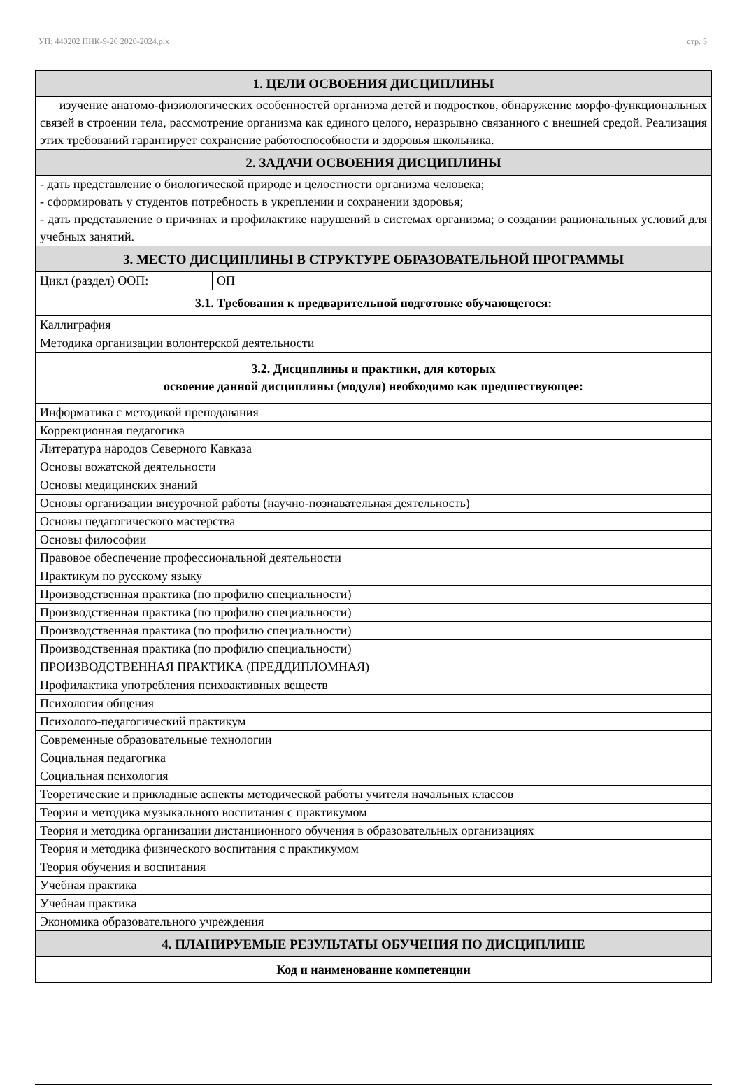УП: 440202 ПНК-9-20 2020-2024.plx стр. 3
| 1. ЦЕЛИ ОСВОЕНИЯ ДИСЦИПЛИНЫ | |
| изучение анатомо-физиологических особенностей организма детей и подростков, обнаружение морфо-функциональных связей в строении тела, рассмотрение организма как единого целого, неразрывно связанного с внешней средой. Реализация этих требований гарантирует сохранение работоспособности и здоровья школьника. | |
| 2. ЗАДАЧИ ОСВОЕНИЯ ДИСЦИПЛИНЫ | |
| - дать представление о биологической природе и целостности организма человека; - сформировать у студентов потребность в укреплении и сохранении здоровья; - дать представление о причинах и профилактике нарушений в системах организма; о создании рациональных условий для учебных занятий. | |
| 3. МЕСТО ДИСЦИПЛИНЫ В СТРУКТУРЕ ОБРАЗОВАТЕЛЬНОЙ ПРОГРАММЫ | |
| Цикл (раздел) ООП: | ОП |
| 3.1. Требования к предварительной подготовке обучающегося: | |
| Каллиграфия | |
| Методика организации волонтерской деятельности | |
| 3.2. Дисциплины и практики, для которых освоение данной дисциплины (модуля) необходимо как предшествующее: | |
| Информатика с методикой преподавания | |
| Коррекционная педагогика | |
| Литература народов Северного Кавказа | |
| Основы вожатской деятельности | |
| Основы медицинских знаний | |
| Основы организации внеурочной работы (научно-познавательная деятельность) | |
| Основы педагогического мастерства | |
| Основы философии | |
| Правовое обеспечение профессиональной деятельности | |
| Практикум по русскому языку | |
| Производственная практика (по профилю специальности) | |
| Производственная практика (по профилю специальности) | |
| Производственная практика (по профилю специальности) | |
| Производственная практика (по профилю специальности) | |
| ПРОИЗВОДСТВЕННАЯ ПРАКТИКА (ПРЕДДИПЛОМНАЯ) | |
| Профилактика употребления психоактивных веществ | |
| Психология общения | |
| Психолого-педагогический практикум | |
| Современные образовательные технологии | |
| Социальная педагогика | |
| Социальная психология | |
| Теоретические и прикладные аспекты методической работы учителя начальных классов | |
| Теория и методика музыкального воспитания с практикумом | |
| Теория и методика организации дистанционного обучения в образовательных организациях | |
| Теория и методика физического воспитания с практикумом | |
| Теория обучения и воспитания | |
| Учебная практика | |
| Учебная практика | |
| Экономика образовательного учреждения | |
| 4. ПЛАНИРУЕМЫЕ РЕЗУЛЬТАТЫ ОБУЧЕНИЯ ПО ДИСЦИПЛИНЕ | |
| Код и наименование компетенции | |